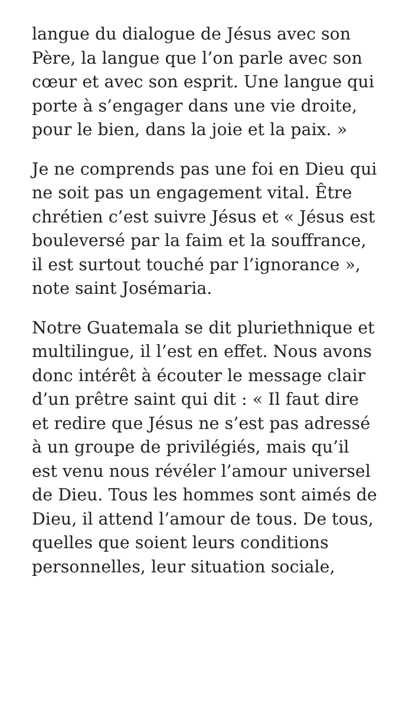langue du dialogue de Jésus avec son Père, la langue que l’on parle avec son cœur et avec son esprit. Une langue qui porte à s’engager dans une vie droite, pour le bien, dans la joie et la paix. »
Je ne comprends pas une foi en Dieu qui ne soit pas un engagement vital. Être chrétien c’est suivre Jésus et « Jésus est bouleversé par la faim et la souffrance, il est surtout touché par l’ignorance », note saint Josémaria.
Notre Guatemala se dit pluriethnique et multilingue, il l’est en effet. Nous avons donc intérêt à écouter le message clair d’un prêtre saint qui dit : « Il faut dire et redire que Jésus ne s’est pas adressé à un groupe de privilégiés, mais qu’il est venu nous révéler l’amour universel de Dieu. Tous les hommes sont aimés de Dieu, il attend l’amour de tous. De tous, quelles que soient leurs conditions personnelles, leur situation sociale,